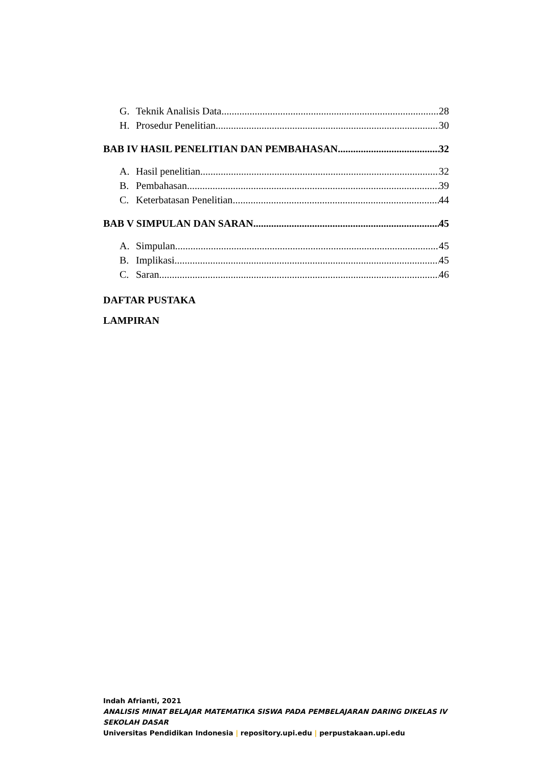G. Teknik Analisis Data 28
H. Prosedur Penelitian 30
BAB IV HASIL PENELITIAN DAN PEMBAHASAN 32
A. Hasil penelitian 32
B. Pembahasan 39
C. Keterbatasan Penelitian 44
BAB V SIMPULAN DAN SARAN 45
A. Simpulan 45
B. Implikasi 45
C. Saran 46
DAFTAR PUSTAKA
LAMPIRAN
Indah Afrianti, 2021
ANALISIS MINAT BELAJAR MATEMATIKA SISWA PADA PEMBELAJARAN DARING DIKELAS IV
SEKOLAH DASAR
Universitas Pendidikan Indonesia | repository.upi.edu | perpustakaan.upi.edu